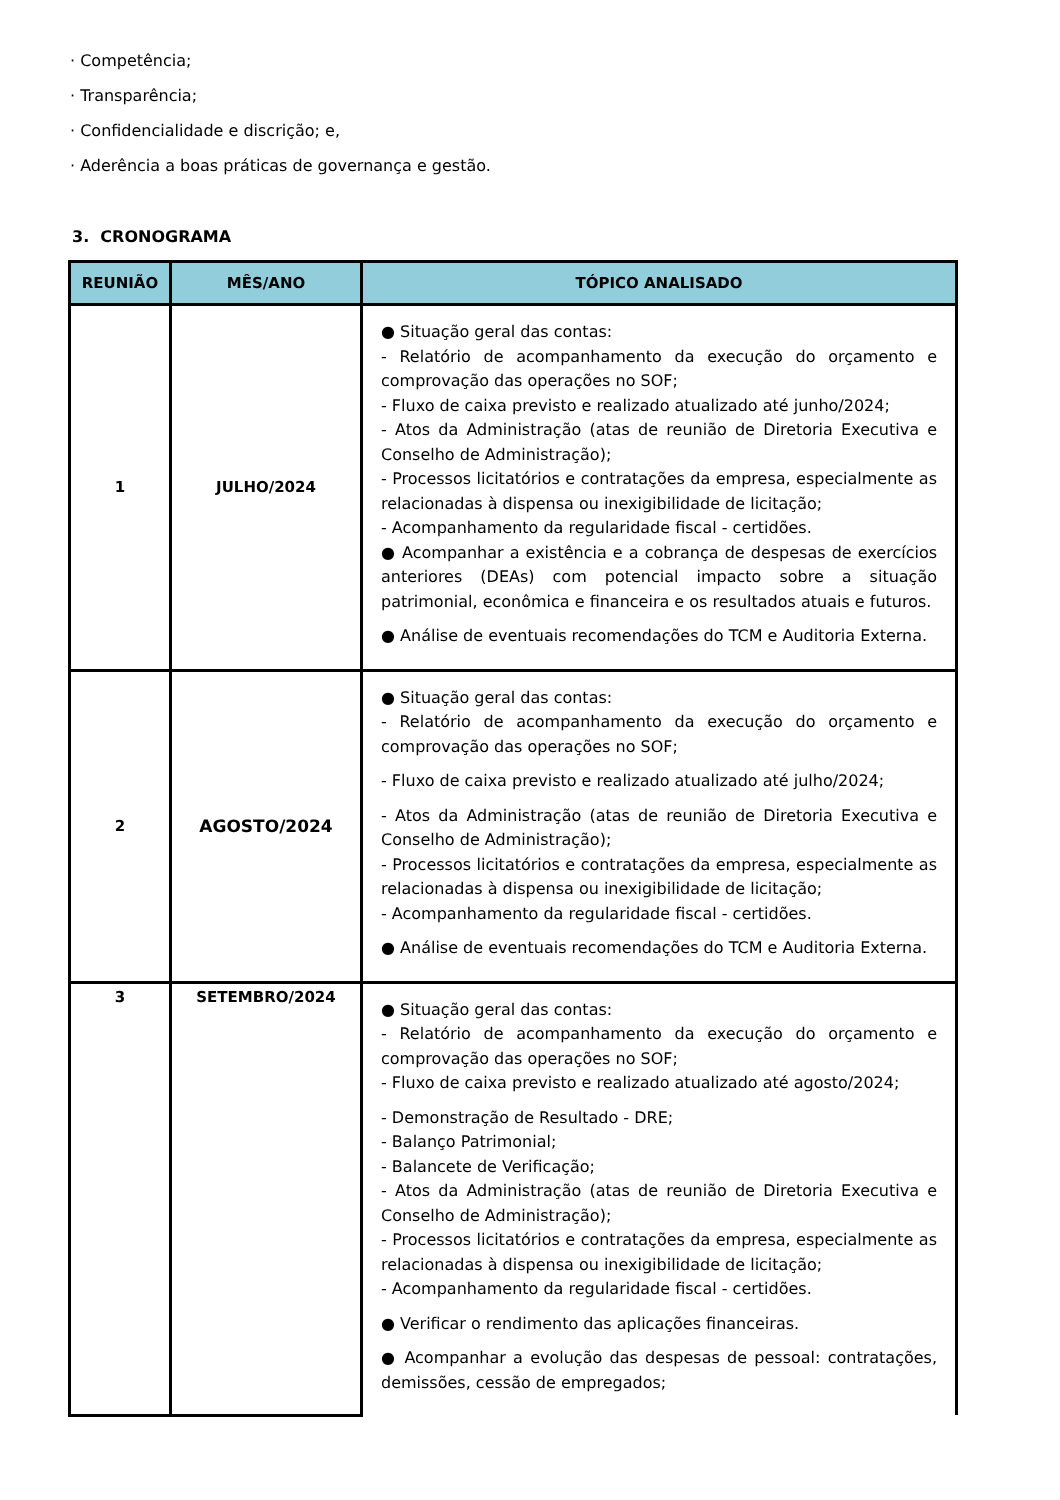· Competência;
· Transparência;
· Confidencialidade e discrição; e,
· Aderência a boas práticas de governança e gestão.
3. CRONOGRAMA
| REUNIÃO | MÊS/ANO | TÓPICO ANALISADO |
| --- | --- | --- |
| 1 | JULHO/2024 | ● Situação geral das contas: - Relatório de acompanhamento da execução do orçamento e comprovação das operações no SOF; - Fluxo de caixa previsto e realizado atualizado até junho/2024; - Atos da Administração (atas de reunião de Diretoria Executiva e Conselho de Administração); - Processos licitatórios e contratações da empresa, especialmente as relacionadas à dispensa ou inexigibilidade de licitação; - Acompanhamento da regularidade fiscal - certidões. ● Acompanhar a existência e a cobrança de despesas de exercícios anteriores (DEAs) com potencial impacto sobre a situação patrimonial, econômica e financeira e os resultados atuais e futuros. ● Análise de eventuais recomendações do TCM e Auditoria Externa. |
| 2 | AGOSTO/2024 | ● Situação geral das contas: - Relatório de acompanhamento da execução do orçamento e comprovação das operações no SOF; - Fluxo de caixa previsto e realizado atualizado até julho/2024; - Atos da Administração (atas de reunião de Diretoria Executiva e Conselho de Administração); - Processos licitatórios e contratações da empresa, especialmente as relacionadas à dispensa ou inexigibilidade de licitação; - Acompanhamento da regularidade fiscal - certidões. ● Análise de eventuais recomendações do TCM e Auditoria Externa. |
| 3 | SETEMBRO/2024 | ● Situação geral das contas: - Relatório de acompanhamento da execução do orçamento e comprovação das operações no SOF; - Fluxo de caixa previsto e realizado atualizado até agosto/2024; - Demonstração de Resultado - DRE; - Balanço Patrimonial; - Balancete de Verificação; - Atos da Administração (atas de reunião de Diretoria Executiva e Conselho de Administração); - Processos licitatórios e contratações da empresa, especialmente as relacionadas à dispensa ou inexigibilidade de licitação; - Acompanhamento da regularidade fiscal - certidões. ● Verificar o rendimento das aplicações financeiras. ● Acompanhar a evolução das despesas de pessoal: contratações, demissões, cessão de empregados; |